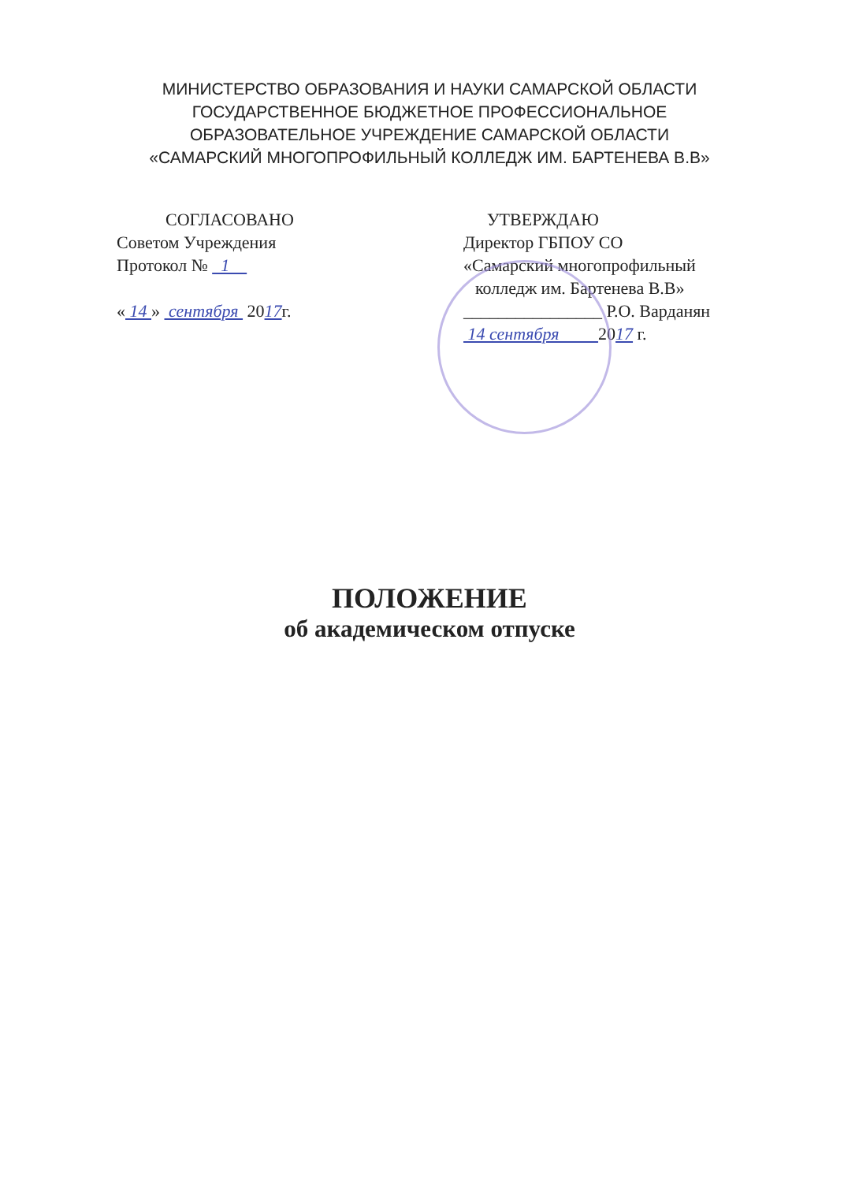МИНИСТЕРСТВО ОБРАЗОВАНИЯ И НАУКИ САМАРСКОЙ ОБЛАСТИ
ГОСУДАРСТВЕННОЕ БЮДЖЕТНОЕ ПРОФЕССИОНАЛЬНОЕ
ОБРАЗОВАТЕЛЬНОЕ УЧРЕЖДЕНИЕ САМАРСКОЙ ОБЛАСТИ
«САМАРСКИЙ МНОГОПРОФИЛЬНЫЙ КОЛЛЕДЖ ИМ. БАРТЕНЕВА В.В»
СОГЛАСОВАНО
Советом Учреждения
Протокол № 1
« 14 » сентября 2017г.
УТВЕРЖДАЮ
Директор ГБПОУ СО
«Самарский многопрофильный
колледж им. Бартенева В.В»
________________ Р.О. Варданян
14 сентября 2017 г.
ПОЛОЖЕНИЕ
об академическом отпуске